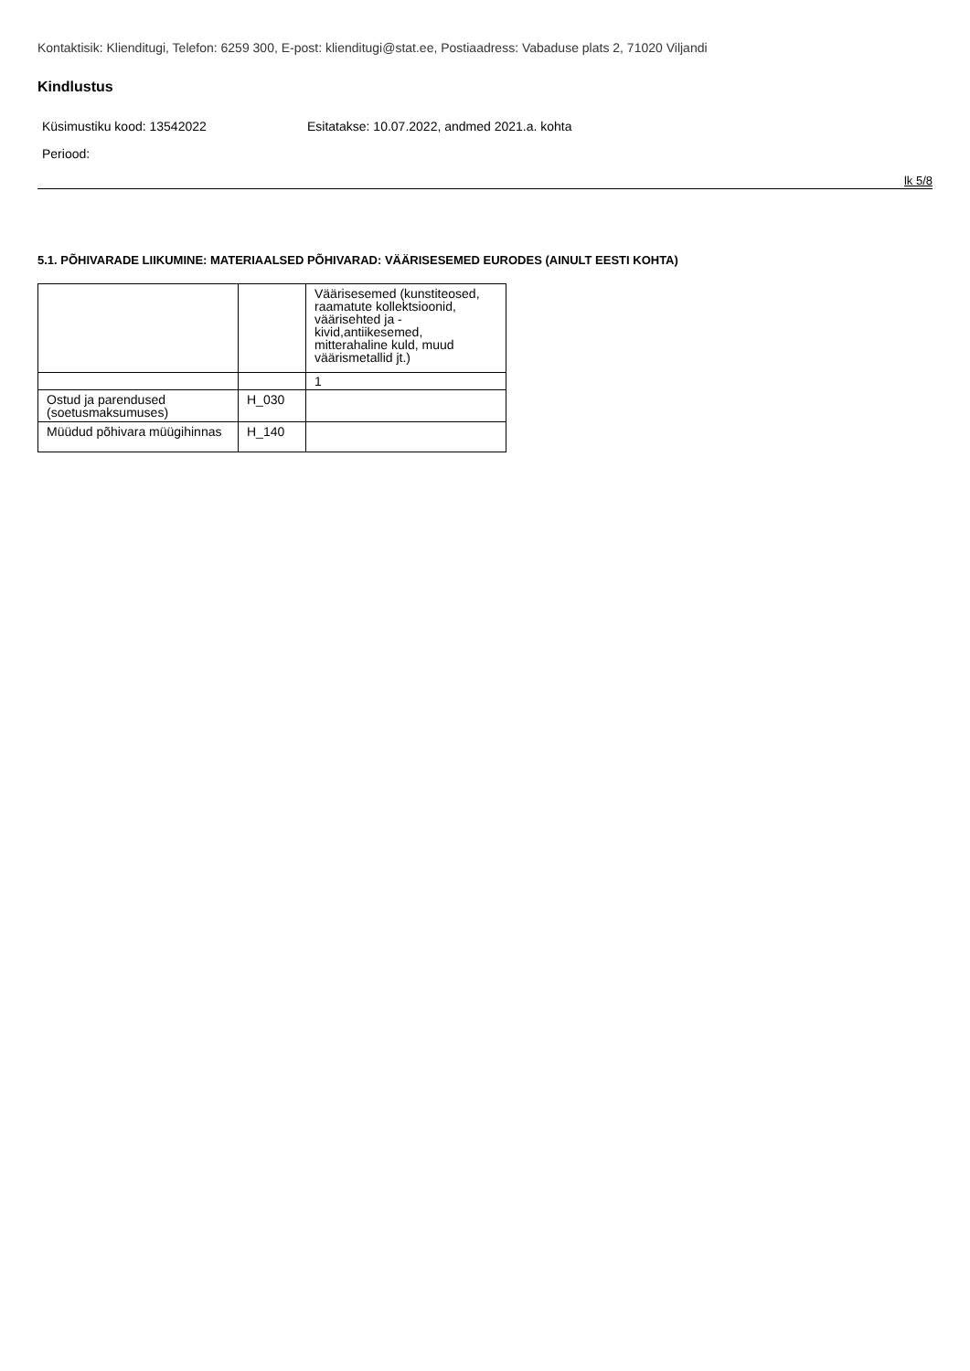Kontaktisik: Klienditugi, Telefon: 6259 300, E-post: klienditugi@stat.ee, Postiaadress: Vabaduse plats 2, 71020 Viljandi
Kindlustus
Küsimustiku kood: 13542022 Esitatakse: 10.07.2022, andmed 2021.a. kohta
Periood:
lk 5/8
5.1. PÕHIVARADE LIIKUMINE: MATERIAALSED PÕHIVARAD: VÄÄRISESEMED EURODES (AINULT EESTI KOHTA)
| | | Väärisesemed (kunstiteosed, raamatute kollektsioonid, väärisehted ja -kivid,antiikesemed, mitterahaline kuld, muud väärismetallid jt.) |
| --- | --- | --- |
| | | 1 |
| Ostud ja parendused (soetusmaksumuses) | H_030 | |
| Müüdud põhivara müügihinnas | H_140 | |